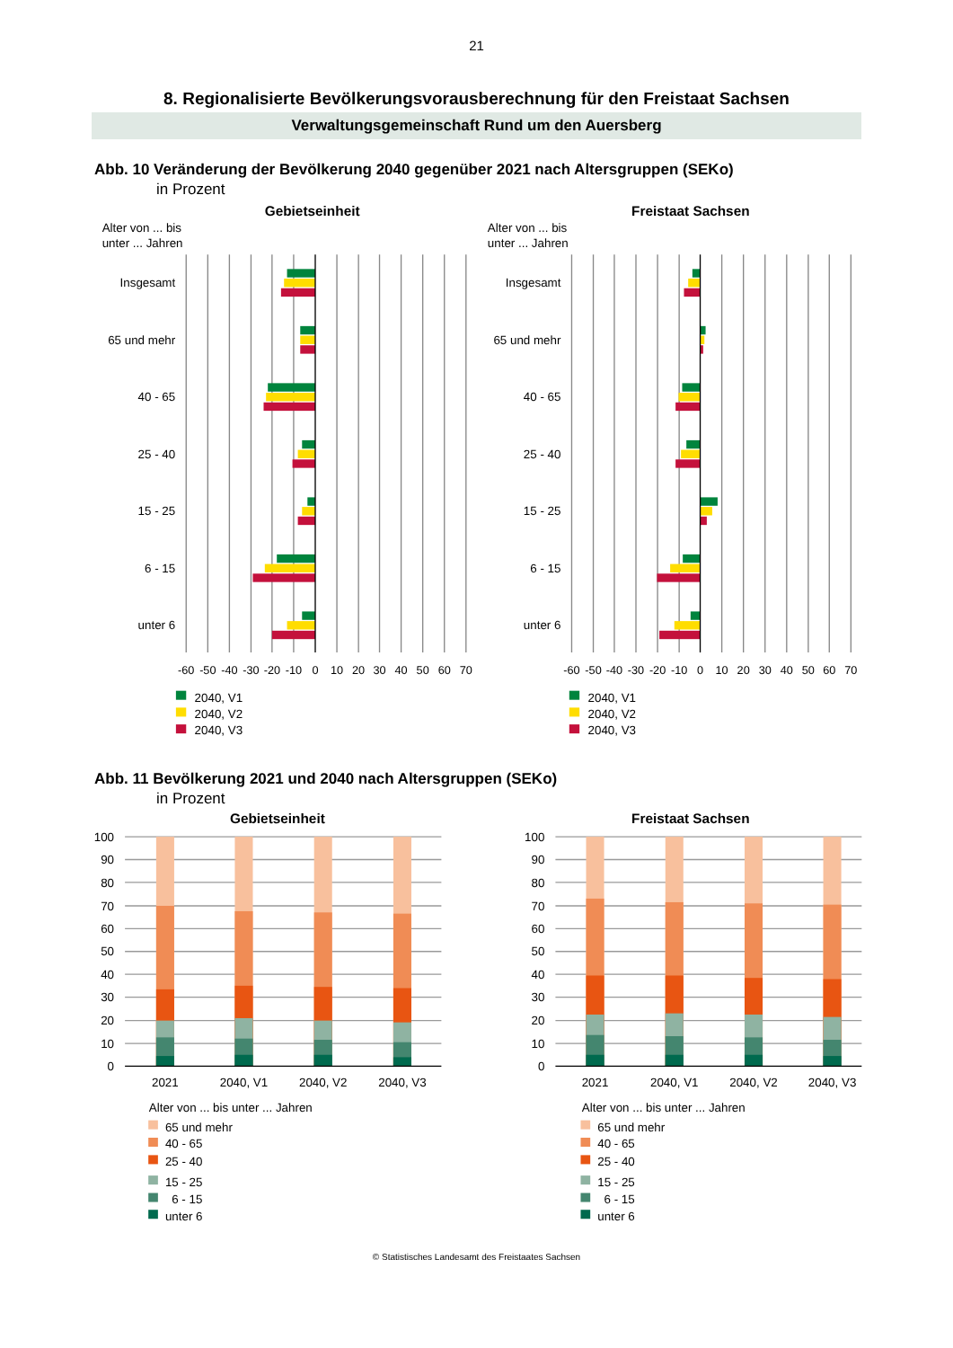21
8. Regionalisierte Bevölkerungsvorausberechnung für den Freistaat Sachsen
Verwaltungsgemeinschaft Rund um den Auersberg
Abb. 10 Veränderung der Bevölkerung 2040 gegenüber 2021 nach Altersgruppen (SEKo)
in Prozent
Gebietseinheit
Freistaat Sachsen
Alter von ... bis
unter ... Jahren
Alter von ... bis
unter ... Jahren
Insgesamt
65 und mehr
40 - 65
25 - 40
15 - 25
6 - 15
unter 6
Insgesamt
65 und mehr
40 - 65
25 - 40
15 - 25
6 - 15
unter 6
-60
-50
-40
-30
-20
-10
0
10
20
30
40
50
60
70
-60
-50
-40
-30
-20
-10
0
10
20
30
40
50
60
70
2040, V1
2040, V2
2040, V3
2040, V1
2040, V2
2040, V3
Abb. 11 Bevölkerung 2021 und 2040 nach Altersgruppen (SEKo)
in Prozent
Gebietseinheit
Freistaat Sachsen
100
90
80
70
60
50
40
30
20
10
0
100
90
80
70
60
50
40
30
20
10
0
2021
2040, V1
2040, V2
2040, V3
2021
2040, V1
2040, V2
2040, V3
Alter von ... bis unter ... Jahren
65 und mehr
40 - 65
25 - 40
15 - 25
6 - 15
unter 6
Alter von ... bis unter ... Jahren
65 und mehr
40 - 65
25 - 40
15 - 25
6 - 15
unter 6
© Statistisches Landesamt des Freistaates Sachsen